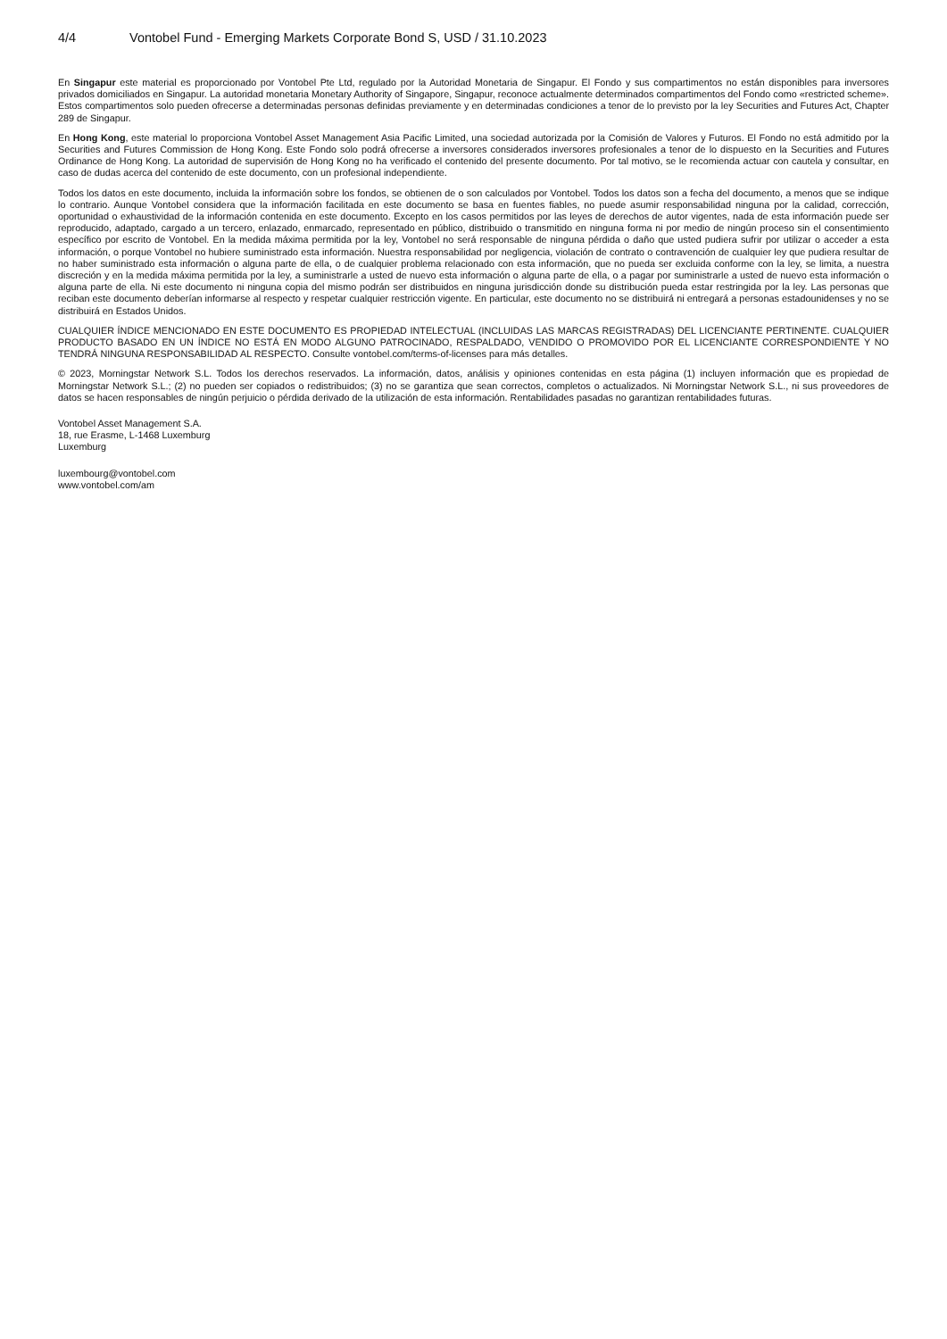4/4 Vontobel Fund - Emerging Markets Corporate Bond S, USD / 31.10.2023
En Singapur este material es proporcionado por Vontobel Pte Ltd, regulado por la Autoridad Monetaria de Singapur. El Fondo y sus compartimentos no están disponibles para inversores privados domiciliados en Singapur. La autoridad monetaria Monetary Authority of Singapore, Singapur, reconoce actualmente determinados compartimentos del Fondo como «restricted scheme». Estos compartimentos solo pueden ofrecerse a determinadas personas definidas previamente y en determinadas condiciones a tenor de lo previsto por la ley Securities and Futures Act, Chapter 289 de Singapur.
En Hong Kong, este material lo proporciona Vontobel Asset Management Asia Pacific Limited, una sociedad autorizada por la Comisión de Valores y Futuros. El Fondo no está admitido por la Securities and Futures Commission de Hong Kong. Este Fondo solo podrá ofrecerse a inversores considerados inversores profesionales a tenor de lo dispuesto en la Securities and Futures Ordinance de Hong Kong. La autoridad de supervisión de Hong Kong no ha verificado el contenido del presente documento. Por tal motivo, se le recomienda actuar con cautela y consultar, en caso de dudas acerca del contenido de este documento, con un profesional independiente.
Todos los datos en este documento, incluida la información sobre los fondos, se obtienen de o son calculados por Vontobel. Todos los datos son a fecha del documento, a menos que se indique lo contrario. Aunque Vontobel considera que la información facilitada en este documento se basa en fuentes fiables, no puede asumir responsabilidad ninguna por la calidad, corrección, oportunidad o exhaustividad de la información contenida en este documento. Excepto en los casos permitidos por las leyes de derechos de autor vigentes, nada de esta información puede ser reproducido, adaptado, cargado a un tercero, enlazado, enmarcado, representado en público, distribuido o transmitido en ninguna forma ni por medio de ningún proceso sin el consentimiento específico por escrito de Vontobel. En la medida máxima permitida por la ley, Vontobel no será responsable de ninguna pérdida o daño que usted pudiera sufrir por utilizar o acceder a esta información, o porque Vontobel no hubiere suministrado esta información. Nuestra responsabilidad por negligencia, violación de contrato o contravención de cualquier ley que pudiera resultar de no haber suministrado esta información o alguna parte de ella, o de cualquier problema relacionado con esta información, que no pueda ser excluida conforme con la ley, se limita, a nuestra discreción y en la medida máxima permitida por la ley, a suministrarle a usted de nuevo esta información o alguna parte de ella, o a pagar por suministrarle a usted de nuevo esta información o alguna parte de ella. Ni este documento ni ninguna copia del mismo podrán ser distribuidos en ninguna jurisdicción donde su distribución pueda estar restringida por la ley. Las personas que reciban este documento deberían informarse al respecto y respetar cualquier restricción vigente. En particular, este documento no se distribuirá ni entregará a personas estadounidenses y no se distribuirá en Estados Unidos.
CUALQUIER ÍNDICE MENCIONADO EN ESTE DOCUMENTO ES PROPIEDAD INTELECTUAL (INCLUIDAS LAS MARCAS REGISTRADAS) DEL LICENCIANTE PERTINENTE. CUALQUIER PRODUCTO BASADO EN UN ÍNDICE NO ESTÁ EN MODO ALGUNO PATROCINADO, RESPALDADO, VENDIDO O PROMOVIDO POR EL LICENCIANTE CORRESPONDIENTE Y NO TENDRÁ NINGUNA RESPONSABILIDAD AL RESPECTO. Consulte vontobel.com/terms-of-licenses para más detalles.
© 2023, Morningstar Network S.L. Todos los derechos reservados. La información, datos, análisis y opiniones contenidas en esta página (1) incluyen información que es propiedad de Morningstar Network S.L.; (2) no pueden ser copiados o redistribuidos; (3) no se garantiza que sean correctos, completos o actualizados. Ni Morningstar Network S.L., ni sus proveedores de datos se hacen responsables de ningún perjuicio o pérdida derivado de la utilización de esta información. Rentabilidades pasadas no garantizan rentabilidades futuras.
Vontobel Asset Management S.A.
18, rue Erasme, L-1468 Luxemburg
Luxemburg
luxembourg@vontobel.com
www.vontobel.com/am